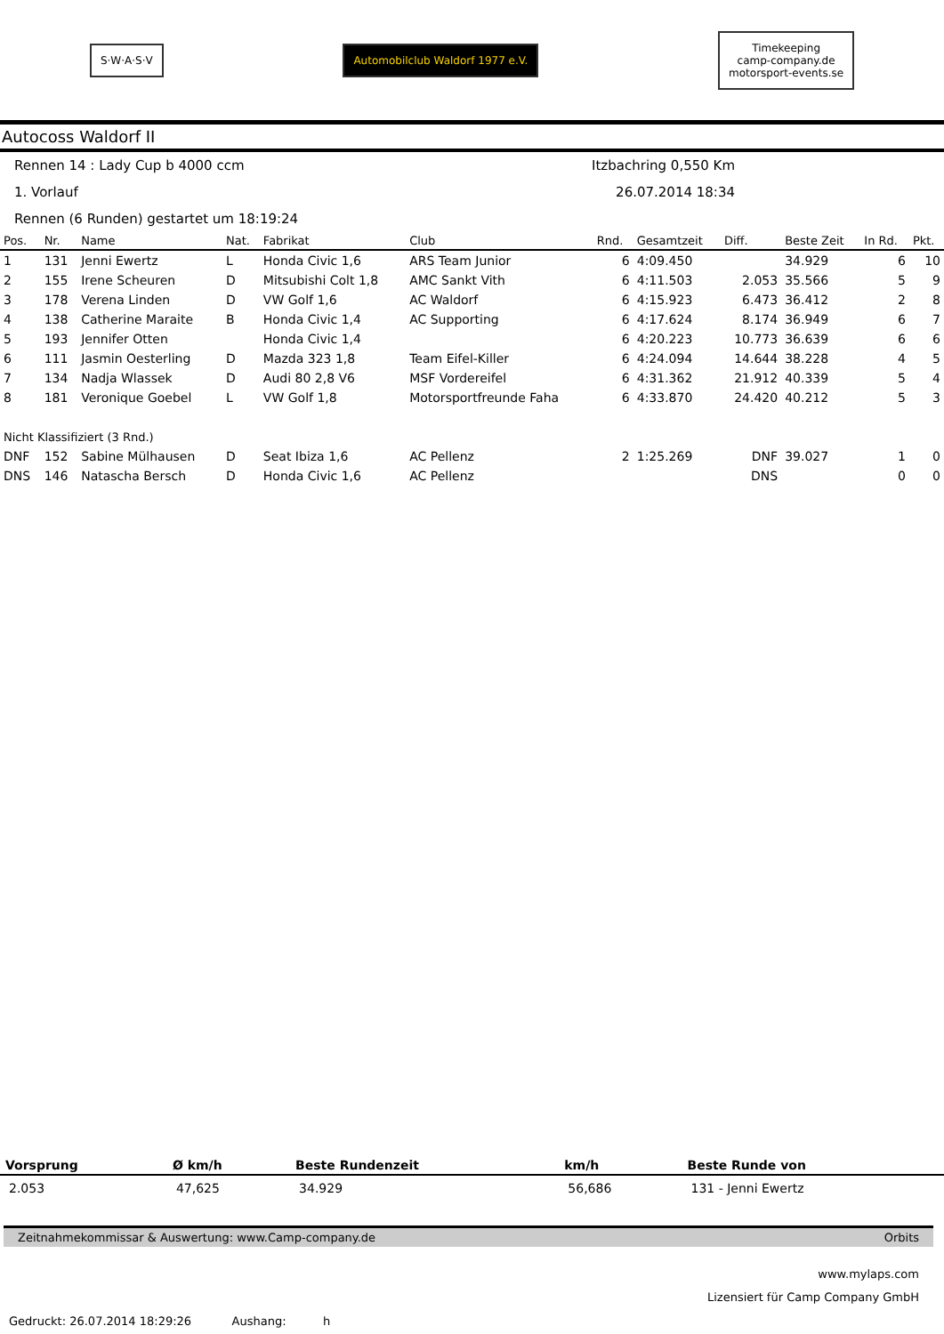S·W·A·S·V
Automobilclub Waldorf 1977 e.V.
Timekeeping
camp-company.de
motorsport-events.se
Autocoss Waldorf II
Rennen 14 : Lady Cup b 4000 ccm Itzbachring 0,550 Km
1. Vorlauf 26.07.2014 18:34
Rennen (6 Runden) gestartet um 18:19:24
| Pos. | Nr. | Name | Nat. | Fabrikat | Club | Rnd. | Gesamtzeit | Diff. | Beste Zeit | In Rd. | Pkt. |
| --- | --- | --- | --- | --- | --- | --- | --- | --- | --- | --- | --- |
| 1 | 131 | Jenni Ewertz | L | Honda Civic 1,6 | ARS Team Junior | 6 | 4:09.450 | | 34.929 | 6 | 10 |
| 2 | 155 | Irene Scheuren | D | Mitsubishi Colt 1,8 | AMC Sankt Vith | 6 | 4:11.503 | 2.053 | 35.566 | 5 | 9 |
| 3 | 178 | Verena Linden | D | VW Golf 1,6 | AC Waldorf | 6 | 4:15.923 | 6.473 | 36.412 | 2 | 8 |
| 4 | 138 | Catherine Maraite | B | Honda Civic 1,4 | AC Supporting | 6 | 4:17.624 | 8.174 | 36.949 | 6 | 7 |
| 5 | 193 | Jennifer Otten | | Honda Civic 1,4 | | 6 | 4:20.223 | 10.773 | 36.639 | 6 | 6 |
| 6 | 111 | Jasmin Oesterling | D | Mazda 323 1,8 | Team Eifel-Killer | 6 | 4:24.094 | 14.644 | 38.228 | 4 | 5 |
| 7 | 134 | Nadja Wlassek | D | Audi 80 2,8 V6 | MSF Vordereifel | 6 | 4:31.362 | 21.912 | 40.339 | 5 | 4 |
| 8 | 181 | Veronique Goebel | L | VW Golf 1,8 | Motorsportfreunde Faha | 6 | 4:33.870 | 24.420 | 40.212 | 5 | 3 |
| Nicht Klassifiziert (3 Rnd.) | | | | | | | | | | | |
| DNF | 152 | Sabine Mülhausen | D | Seat Ibiza 1,6 | AC Pellenz | 2 | 1:25.269 | DNF | 39.027 | 1 | 0 |
| DNS | 146 | Natascha Bersch | D | Honda Civic 1,6 | AC Pellenz | | | DNS | | 0 | 0 |
| Vorsprung | Ø km/h | Beste Rundenzeit | km/h | Beste Runde von |
| --- | --- | --- | --- | --- |
| 2.053 | 47,625 | 34.929 | 56,686 | 131 - Jenni Ewertz |
Zeitnahmekommissar & Auswertung: www.Camp-company.de Orbits
www.mylaps.com
Lizensiert für Camp Company GmbH
Gedruckt: 26.07.2014 18:29:26 Aushang: h